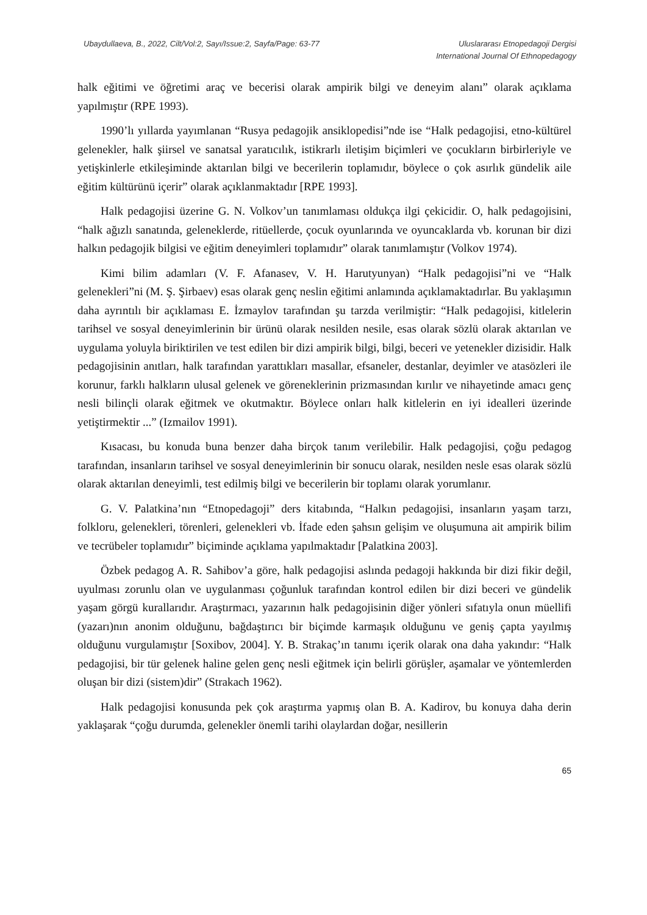Ubaydullaeva, B., 2022, Cilt/Vol:2, Sayı/Issue:2, Sayfa/Page: 63-77
Uluslararası Etnopedagoji Dergisi
International Journal Of Ethnopedagogy
halk eğitimi ve öğretimi araç ve becerisi olarak ampirik bilgi ve deneyim alanı” olarak açıklama yapılmıştır (RPE 1993).
1990’lı yıllarda yayımlanan “Rusya pedagojik ansiklopedisi”nde ise “Halk pedagojisi, etno-kültürel gelenekler, halk şiirsel ve sanatsal yaratıcılık, istikrarlı iletişim biçimleri ve çocukların birbirleriyle ve yetişkinlerle etkileşiminde aktarılan bilgi ve becerilerin toplamıdır, böylece o çok asırlık gündelik aile eğitim kültürünü içerir” olarak açıklanmaktadır [RPE 1993].
Halk pedagojisi üzerine G. N. Volkov’un tanımlaması oldukça ilgi çekicidir. O, halk pedagojisini, “halk ağızlı sanatında, geleneklerde, ritüellerde, çocuk oyunlarında ve oyuncaklarda vb. korunan bir dizi halkın pedagojik bilgisi ve eğitim deneyimleri toplamıdır” olarak tanımlamıştır (Volkov 1974).
Kimi bilim adamları (V. F. Afanasev, V. H. Harutyunyan) “Halk pedagojisi”ni ve “Halk gelenekleri”ni (M. Ş. Şirbaev) esas olarak genç neslin eğitimi anlamında açıklamaktadırlar. Bu yaklaşımın daha ayrıntılı bir açıklaması E. İzmaylov tarafından şu tarzda verilmiştir: “Halk pedagojisi, kitlelerin tarihsel ve sosyal deneyimlerinin bir ürünü olarak nesilden nesile, esas olarak sözlü olarak aktarılan ve uygulama yoluyla biriktirilen ve test edilen bir dizi ampirik bilgi, bilgi, beceri ve yetenekler dizisidir. Halk pedagojisinin anıtları, halk tarafından yarattıkları masallar, efsaneler, destanlar, deyimler ve atasözleri ile korunur, farklı halkların ulusal gelenek ve göreneklerinin prizmasından kırılır ve nihayetinde amacı genç nesli bilinçli olarak eğitmek ve okutmaktır. Böylece onları halk kitlelerin en iyi idealleri üzerinde yetiştirmektir ...” (Izmailov 1991).
Kısacası, bu konuda buna benzer daha birçok tanım verilebilir. Halk pedagojisi, çoğu pedagog tarafından, insanların tarihsel ve sosyal deneyimlerinin bir sonucu olarak, nesilden nesle esas olarak sözlü olarak aktarılan deneyimli, test edilmiş bilgi ve becerilerin bir toplamı olarak yorumlanır.
G. V. Palatkina’nın “Etnopedagoji” ders kitabında, “Halkın pedagojisi, insanların yaşam tarzı, folkloru, gelenekleri, törenleri, gelenekleri vb. İfade eden şahsın gelişim ve oluşumuna ait ampirik bilim ve tecrübeler toplamıdır” biçiminde açıklama yapılmaktadır [Palatkina 2003].
Özbek pedagog A. R. Sahibov’a göre, halk pedagojisi aslında pedagoji hakkında bir dizi fikir değil, uyulması zorunlu olan ve uygulanması çoğunluk tarafından kontrol edilen bir dizi beceri ve gündelik yaşam görgü kurallarıdır. Araştırmacı, yazarının halk pedagojisinin diğer yönleri sıfatıyla onun müellifi (yazarı)nın anonim olduğunu, bağdaştırıcı bir biçimde karmaşık olduğunu ve geniş çapta yayılmış olduğunu vurgulamıştır [Soxibov, 2004]. Y. B. Strakaç’ın tanımı içerik olarak ona daha yakındır: “Halk pedagojisi, bir tür gelenek haline gelen genç nesli eğitmek için belirli görüşler, aşamalar ve yöntemlerden oluşan bir dizi (sistem)dir” (Strakach 1962).
Halk pedagojisi konusunda pek çok araştırma yapmış olan B. A. Kadirov, bu konuya daha derin yaklaşarak “çoğu durumda, gelenekler önemli tarihi olaylardan doğar, nesillerin
65